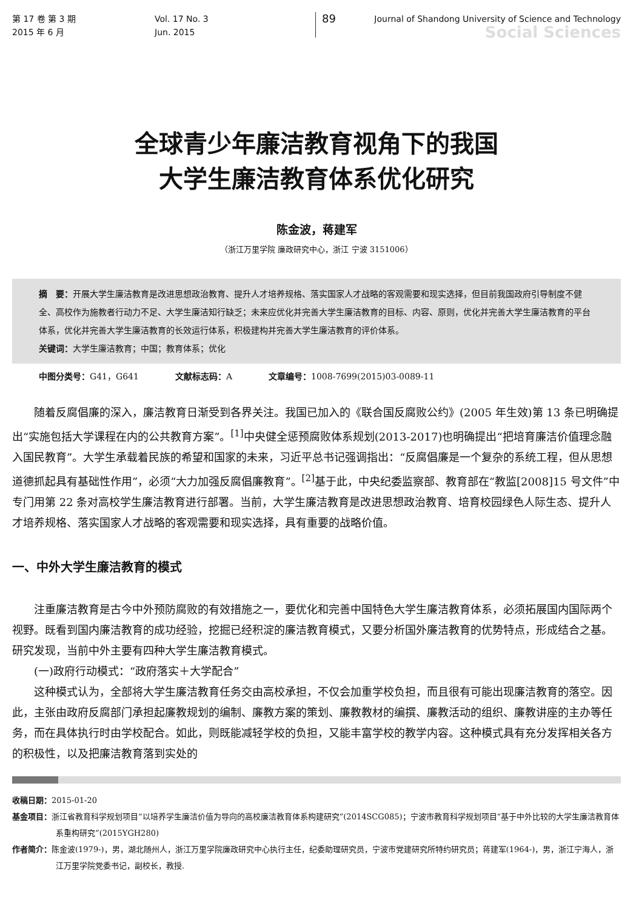第 17 卷 第 3 期
2015 年 6 月
Vol. 17 No. 3
Jun. 2015
89
Journal of Shandong University of Science and Technology
Social Sciences
全球青少年廉洁教育视角下的我国
大学生廉洁教育体系优化研究
陈金波，蒋建军
（浙江万里学院 廉政研究中心，浙江 宁波 3151006）
摘　要：开展大学生廉洁教育是改进思想政治教育、提升人才培养规格、落实国家人才战略的客观需要和现实选择，但目前我国政府引导制度不健全、高校作为施教者行动力不足、大学生廉洁知行缺乏；未来应优化并完善大学生廉洁教育的目标、内容、原则，优化并完善大学生廉洁教育的平台体系，优化并完善大学生廉洁教育的长效运行体系，积极建构并完善大学生廉洁教育的评价体系。
关键词：大学生廉洁教育；中国；教育体系；优化
中图分类号：G41，G641 文献标志码：A 文章编号：1008-7699(2015)03-0089-11
随着反腐倡廉的深入，廉洁教育日渐受到各界关注。我国已加入的《联合国反腐败公约》(2005 年生效)第 13 条已明确提出“实施包括大学课程在内的公共教育方案”。<sup>[1]</sup>中央健全惩预腐败体系规划(2013-2017)也明确提出“把培育廉洁价值理念融入国民教育”。大学生承载着民族的希望和国家的未来，习近平总书记强调指出：“反腐倡廉是一个复杂的系统工程，但从思想道德抓起具有基础性作用”，必须“大力加强反腐倡廉教育”。<sup>[2]</sup>基于此，中央纪委监察部、教育部在“教监[2008]15 号文件”中专门用第 22 条对高校学生廉洁教育进行部署。当前，大学生廉洁教育是改进思想政治教育、培育校园绿色人际生态、提升人才培养规格、落实国家人才战略的客观需要和现实选择，具有重要的战略价值。
一、中外大学生廉洁教育的模式
注重廉洁教育是古今中外预防腐败的有效措施之一，要优化和完善中国特色大学生廉洁教育体系，必须拓展国内国际两个视野。既看到国内廉洁教育的成功经验，挖掘已经积淀的廉洁教育模式，又要分析国外廉洁教育的优势特点，形成结合之基。研究发现，当前中外主要有四种大学生廉洁教育模式。
(一)政府行动模式：“政府落实＋大学配合”
这种模式认为，全部将大学生廉洁教育任务交由高校承担，不仅会加重学校负担，而且很有可能出现廉洁教育的落空。因此，主张由政府反腐部门承担起廉教规划的编制、廉教方案的策划、廉教教材的编撰、廉教活动的组织、廉教讲座的主办等任务，而在具体执行时由学校配合。如此，则既能减轻学校的负担，又能丰富学校的教学内容。这种模式具有充分发挥相关各方的积极性，以及把廉洁教育落到实处的
收稿日期：2015-01-20
基金项目：浙江省教育科学规划项目“以培养学生廉洁价值为导向的高校廉洁教育体系构建研究”(2014SCG085)；宁波市教育科学规划项目“基于中外比较的大学生廉洁教育体系重构研究”(2015YGH280)
作者简介：陈金波(1979-)，男，湖北随州人，浙江万里学院廉政研究中心执行主任，纪委助理研究员，宁波市党建研究所特约研究员；蒋建军(1964-)，男，浙江宁海人，浙江万里学院党委书记，副校长，教授.